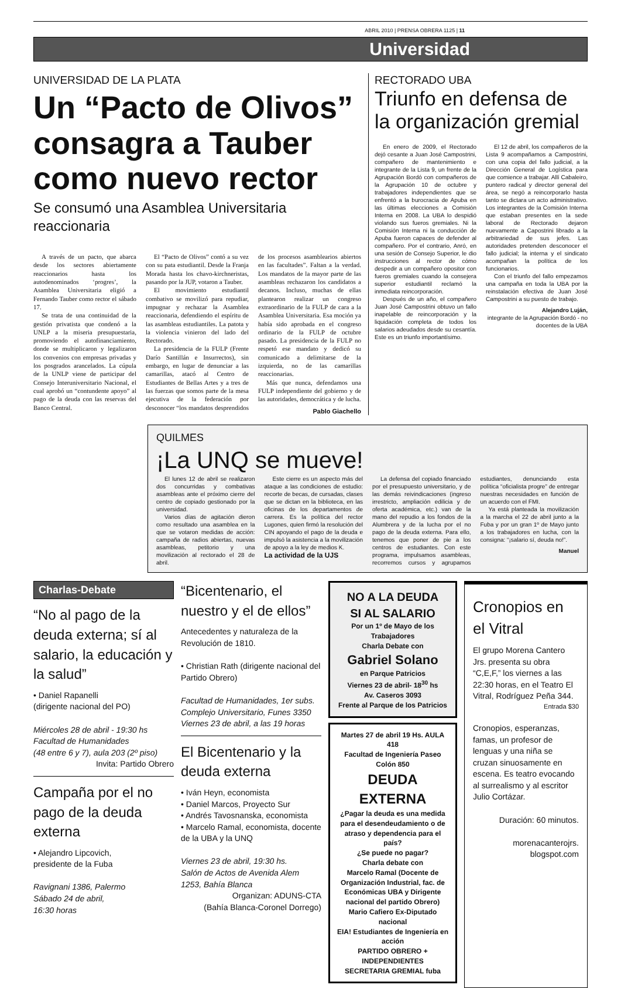ABRIL 2010 | PRENSA OBRERA 1125 | 11
Universidad
UNIVERSIDAD DE LA PLATA
Un “Pacto de Olivos” consagra a Tauber como nuevo rector
Se consumó una Asamblea Universitaria reaccionaria
A través de un pacto, que abarca desde los sectores abiertamente reaccionarios hasta los autodenominados ‘progres’, la Asamblea Universitaria eligió a Fernando Tauber como rector el sábado 17.
Se trata de una continuidad de la gestión privatista que condenó a la UNLP a la miseria presupuestaria, promoviendo el autofinanciamiento, donde se multiplicaron y legalizaron los convenios con empresas privadas y los posgrados arancelados. La cúpula de la UNLP viene de participar del Consejo Interuniversitario Nacional, el cual aprobó un “contundente apoyo” al pago de la deuda con las reservas del Banco Central.
El “Pacto de Olivos” contó a su vez con su pata estudiantil. Desde la Franja Morada hasta los chavo-kirchneristas, pasando por la JUP, votaron a Tauber.
El movimiento estudiantil combativo se movilizó para repudiar, impugnar y rechazar la Asamblea reaccionaria, defendiendo el espíritu de las asambleas estudiantiles. La patota y la violencia vinieron del lado del Rectorado.
La presidencia de la FULP (Frente Darío Santillán e Insurrectos), sin embargo, en lugar de denunciar a las camarillas, atacó al Centro de Estudiantes de Bellas Artes y a tres de las fuerzas que somos parte de la mesa ejecutiva de la federación por desconocer “los mandatos desprendidos de los procesos asamblearios abiertos en las facultades”. Faltan a la verdad. Los mandatos de la mayor parte de las asambleas rechazaron los candidatos a decanos. Incluso, muchas de ellas plantearon realizar un congreso extraordinario de la FULP de cara a la Asamblea Universitaria. Esa moción ya había sido aprobada en el congreso ordinario de la FULP de octubre pasado. La presidencia de la FULP no respetó ese mandato y dedicó su comunicado a delimitarse de la izquierda, no de las camarillas reaccionarias.
Más que nunca, defendamos una FULP independiente del gobierno y de las autoridades, democrática y de lucha.
Pablo Giachello
RECTORADO UBA
Triunfo en defensa de la organización gremial
En enero de 2009, el Rectorado dejó cesante a Juan José Campostrini, compañero de mantenimiento e integrante de la Lista 9, un frente de la Agrupación Bordó con compañeros de la Agrupación 10 de octubre y trabajadores independientes que se enfrentó a la burocracia de Apuba en las últimas elecciones a Comisión Interna en 2008. La UBA lo despidió violando sus fueros gremiales. Ni la Comisión Interna ni la conducción de Apuba fueron capaces de defender al compañero. Por el contrario, Anró, en una sesión de Consejo Superior, le dio instrucciones al rector de cómo despedir a un compañero opositor con fueros gremiales cuando la consejera superior estudiantil reclamó la inmediata reincorporación.
Después de un año, el compañero Juan José Campostrini obtuvo un fallo inapelable de reincorporación y la liquidación completa de todos los salarios adeudados desde su cesantía. Este es un triunfo importantísimo.
El 12 de abril, los compañeros de la Lista 9 acompañamos a Campostrini, con una copia del fallo judicial, a la Dirección General de Logística para que comience a trabajar. Allí Cabaleiro, puntero radical y director general del área, se negó a reincorporarlo hasta tanto se dictara un acto administrativo. Los integrantes de la Comisión Interna que estaban presentes en la sede laboral de Rectorado dejaron nuevamente a Capostrini librado a la arbitrariedad de sus jefes. Las autoridades pretenden desconocer el fallo judicial; la interna y el sindicato acompañan la política de los funcionarios.
Con el triunfo del fallo empezamos una campaña en toda la UBA por la reinstalación efectiva de Juan José Campostrini a su puesto de trabajo.
Alejandro Luján,
integrante de la Agrupación Bordó - no docentes de la UBA
QUILMES
¡La UNQ se mueve!
El lunes 12 de abril se realizaron dos concurridas y combativas asambleas ante el próximo cierre del centro de copiado gestionado por la universidad.
Varios días de agitación dieron como resultado una asamblea en la que se votaron medidas de acción: campaña de radios abiertas, nuevas asambleas, petitorio y una movilización al rectorado el 28 de abril.
Este cierre es un aspecto más del ataque a las condiciones de estudio: recorte de becas, de cursadas, clases que se dictan en la biblioteca, en las oficinas de los departamentos de carrera. Es la política del rector Lugones, quien firmó la resolución del CIN apoyando el pago de la deuda e impulsó la asistencia a la movilización de apoyo a la ley de medios K.
La actividad de la UJS
La defensa del copiado financiado por el presupuesto universitario, y de las demás reivindicaciones (ingreso irrestricto, ampliación edilicia y de oferta académica, etc.) van de la mano del repudio a los fondos de la Alumbrera y de la lucha por el no pago de la deuda externa. Para ello, tenemos que poner de pie a los centros de estudiantes. Con este programa, impulsamos asambleas, recorremos cursos y agrupamos estudiantes, denunciando esta política “oficialista progre” de entregar nuestras necesidades en función de un acuerdo con el FMI.
Ya está planteada la movilización a la marcha el 22 de abril junto a la Fuba y por un gran 1º de Mayo junto a los trabajadores en lucha, con la consigna: “¡salario sí, deuda no!”.
Manuel
Charlas-Debate
“No al pago de la deuda externa; sí al salario, la educación y la salud”
• Daniel Rapanelli
(dirigente nacional del PO)
Miércoles 28 de abril - 19:30 hs
Facultad de Humanidades
(48 entre 6 y 7), aula 203 (2º piso)
Invita: Partido Obrero
Campaña por el no pago de la deuda externa
• Alejandro Lipcovich,
presidente de la Fuba
Ravignani 1386, Palermo
Sábado 24 de abril,
16:30 horas
“Bicentenario, el nuestro y el de ellos”
Antecedentes y naturaleza de la Revolución de 1810.
• Christian Rath (dirigente nacional del Partido Obrero)
Facultad de Humanidades, 1er subs.
Complejo Universitario, Funes 3350
Viernes 23 de abril, a las 19 horas
El Bicentenario y la deuda externa
• Iván Heyn, economista
• Daniel Marcos, Proyecto Sur
• Andrés Tavosnanska, economista
• Marcelo Ramal, economista, docente de la UBA y la UNQ
Viernes 23 de abril, 19:30 hs.
Salón de Actos de Avenida Alem 1253, Bahía Blanca
Organizan: ADUNS-CTA
(Bahía Blanca-Coronel Dorrego)
NO A LA DEUDA
SI AL SALARIO
Por un 1º de Mayo de los Trabajadores
Charla Debate con
Gabriel Solano
en Parque Patricios
Viernes 23 de abril- 18<sup>30</sup> hs
Av. Caseros 3093
Frente al Parque de los Patricios
Martes 27 de abril 19 Hs. AULA 418
Facultad de Ingeniería Paseo Colón 850
DEUDA EXTERNA
¿Pagar la deuda es una medida para el desendeudamiento o de atraso y dependencia para el país?
¿Se puede no pagar?
Charla debate con
Marcelo Ramal (Docente de Organización Industrial, fac. de Económicas UBA y Dirigente nacional del partido Obrero)
Mario Cafiero Ex-Diputado nacional
EIA! Estudiantes de Ingeniería en acción
PARTIDO OBRERO + INDEPENDIENTES
SECRETARIA GREMIAL fuba
Cronopios en el Vitral
El grupo Morena Cantero Jrs. presenta su obra “C,E,F,” los viernes a las 22:30 horas, en el Teatro El Vitral, Rodríguez Peña 344.
Entrada $30
Cronopios, esperanzas, famas, un profesor de lenguas y una niña se cruzan sinuosamente en escena. Es teatro evocando al surrealismo y al escritor Julio Cortázar.
Duración: 60 minutos.
morenacanterojrs.
blogspot.com